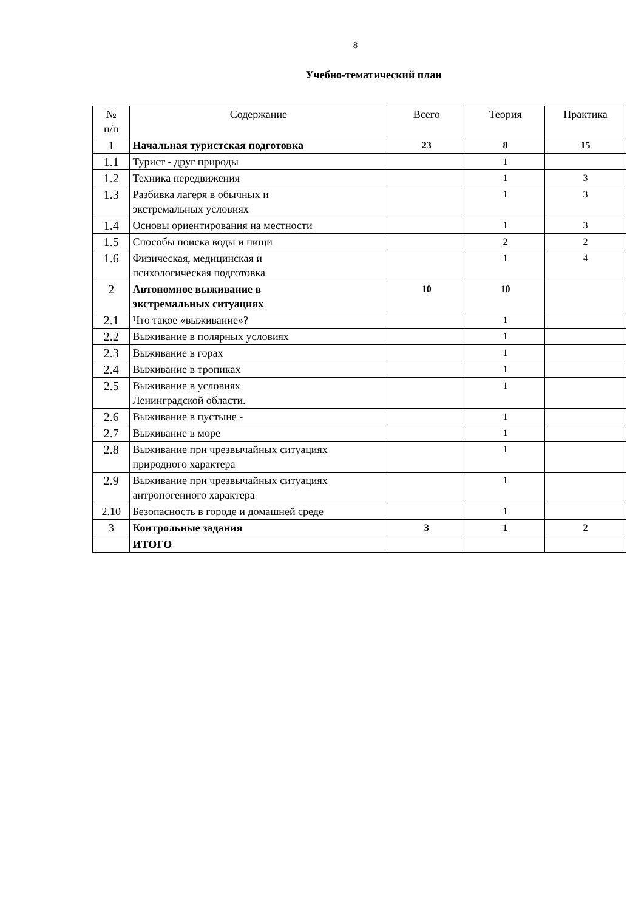8
Учебно-тематический план
| № п/п | Содержание | Всего | Теория | Практика |
| --- | --- | --- | --- | --- |
| 1 | Начальная туристская подготовка | 23 | 8 | 15 |
| 1.1 | Турист - друг природы | | 1 | |
| 1.2 | Техника передвижения | | 1 | 3 |
| 1.3 | Разбивка лагеря в обычных и экстремальных условиях | | 1 | 3 |
| 1.4 | Основы ориентирования на местности | | 1 | 3 |
| 1.5 | Способы поиска воды и пищи | | 2 | 2 |
| 1.6 | Физическая, медицинская и психологическая подготовка | | 1 | 4 |
| 2 | Автономное выживание в экстремальных ситуациях | 10 | 10 | |
| 2.1 | Что такое «выживание»? | | 1 | |
| 2.2 | Выживание в полярных условиях | | 1 | |
| 2.3 | Выживание в горах | | 1 | |
| 2.4 | Выживание в тропиках | | 1 | |
| 2.5 | Выживание в условиях Ленинградской области. | | 1 | |
| 2.6 | Выживание в пустыне - | | 1 | |
| 2.7 | Выживание в море | | 1 | |
| 2.8 | Выживание при чрезвычайных ситуациях природного характера | | 1 | |
| 2.9 | Выживание при чрезвычайных ситуациях антропогенного характера | | 1 | |
| 2.10 | Безопасность в городе и домашней среде | | 1 | |
| 3 | Контрольные задания | 3 | 1 | 2 |
| | ИТОГО | | | |